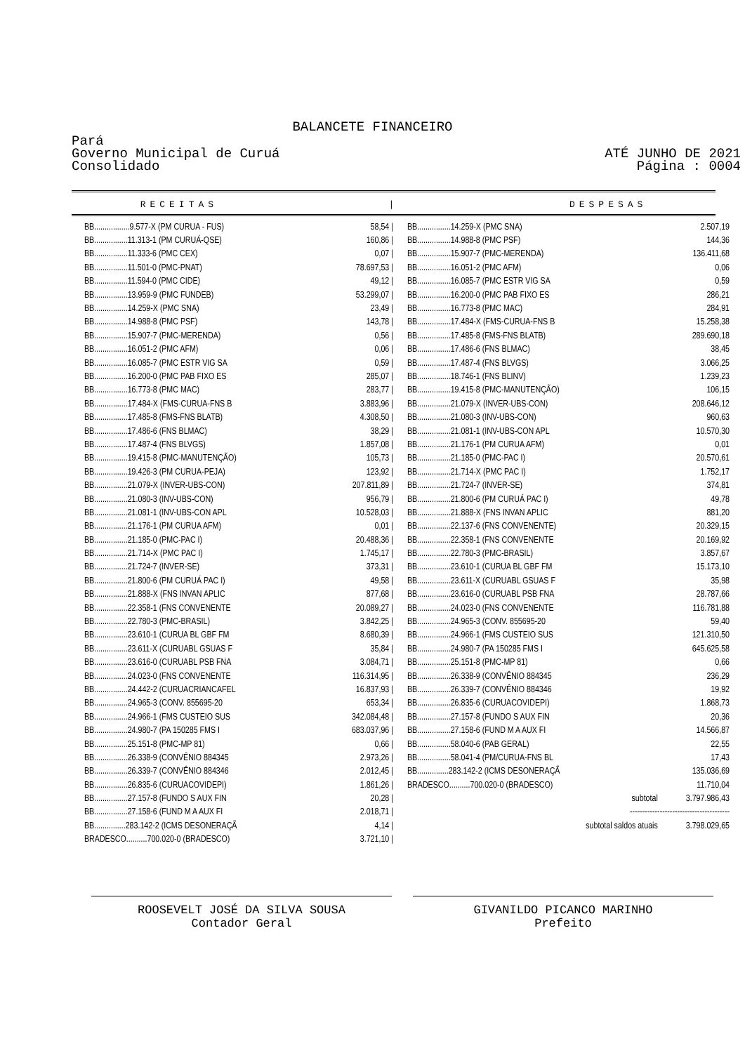BALANCETE FINANCEIRO
Pará
Governo Municipal de Curuá
Consolidado
ATÉ JUNHO DE 2021
Página : 0004
RECEITAS | DESPESAS
| BB.................9.577-X (PM CURUA - FUS) | 58,54 / |
| BB................11.313-1 (PM CURUÁ-QSE) | 160,86 / |
| BB................11.333-6 (PMC CEX) | 0,07 / |
| BB................11.501-0 (PMC-PNAT) | 78.697,53 / |
| BB................11.594-0 (PMC CIDE) | 49,12 / |
| BB................13.959-9 (PMC FUNDEB) | 53.299,07 / |
| BB................14.259-X (PMC SNA) | 23,49 / |
| BB................14.988-8 (PMC PSF) | 143,78 / |
| BB................15.907-7 (PMC-MERENDA) | 0,56 / |
| BB................16.051-2 (PMC AFM) | 0,06 / |
| BB................16.085-7 (PMC ESTR VIG SA | 0,59 / |
| BB................16.200-0 (PMC PAB FIXO ES | 285,07 / |
| BB................16.773-8 (PMC MAC) | 283,77 / |
| BB................17.484-X (FMS-CURUA-FNS B | 3.883,96 / |
| BB................17.485-8 (FMS-FNS BLATB) | 4.308,50 / |
| BB................17.486-6 (FNS BLMAC) | 38,29 / |
| BB................17.487-4 (FNS BLVGS) | 1.857,08 / |
| BB................19.415-8 (PMC-MANUTENÇÃO) | 105,73 / |
| BB................19.426-3 (PM CURUA-PEJA) | 123,92 / |
| BB................21.079-X (INVER-UBS-CON) | 207.811,89 / |
| BB................21.080-3 (INV-UBS-CON) | 956,79 / |
| BB................21.081-1 (INV-UBS-CON APL | 10.528,03 / |
| BB................21.176-1 (PM CURUA AFM) | 0,01 / |
| BB................21.185-0 (PMC-PAC I) | 20.488,36 / |
| BB................21.714-X (PMC PAC I) | 1.745,17 / |
| BB................21.724-7 (INVER-SE) | 373,31 / |
| BB................21.800-6 (PM CURUÁ PAC I) | 49,58 / |
| BB................21.888-X (FNS INVAN APLIC | 877,68 / |
| BB................22.358-1 (FNS CONVENENTE | 20.089,27 / |
| BB................22.780-3 (PMC-BRASIL) | 3.842,25 / |
| BB................23.610-1 (CURUA BL GBF FM | 8.680,39 / |
| BB................23.611-X (CURUABL GSUAS F | 35,84 / |
| BB................23.616-0 (CURUABL PSB FNA | 3.084,71 / |
| BB................24.023-0 (FNS CONVENENTE | 116.314,95 / |
| BB................24.442-2 (CURUACRIANCAFEL | 16.837,93 / |
| BB................24.965-3 (CONV. 855695-20 | 653,34 / |
| BB................24.966-1 (FMS CUSTEIO SUS | 342.084,48 / |
| BB................24.980-7 (PA 150285 FMS I | 683.037,96 / |
| BB................25.151-8 (PMC-MP 81) | 0,66 / |
| BB................26.338-9 (CONVÊNIO 884345 | 2.973,26 / |
| BB................26.339-7 (CONVÊNIO 884346 | 2.012,45 / |
| BB................26.835-6 (CURUACOVIDEPI) | 1.861,26 / |
| BB................27.157-8 (FUNDO S AUX FIN | 20,28 / |
| BB................27.158-6 (FUND M A AUX FI | 2.018,71 / |
| BB...............283.142-2 (ICMS DESONERAÇÃ | 4,14 / |
| BRADESCO..........700.020-0 (BRADESCO) | 3.721,10 / |
| BB................14.259-X (PMC SNA) | 2.507,19 |
| BB................14.988-8 (PMC PSF) | 144,36 |
| BB................15.907-7 (PMC-MERENDA) | 136.411,68 |
| BB................16.051-2 (PMC AFM) | 0,06 |
| BB................16.085-7 (PMC ESTR VIG SA | 0,59 |
| BB................16.200-0 (PMC PAB FIXO ES | 286,21 |
| BB................16.773-8 (PMC MAC) | 284,91 |
| BB................17.484-X (FMS-CURUA-FNS B | 15.258,38 |
| BB................17.485-8 (FMS-FNS BLATB) | 289.690,18 |
| BB................17.486-6 (FNS BLMAC) | 38,45 |
| BB................17.487-4 (FNS BLVGS) | 3.066,25 |
| BB................18.746-1 (FNS BLINV) | 1.239,23 |
| BB................19.415-8 (PMC-MANUTENÇÃO) | 106,15 |
| BB................21.079-X (INVER-UBS-CON) | 208.646,12 |
| BB................21.080-3 (INV-UBS-CON) | 960,63 |
| BB................21.081-1 (INV-UBS-CON APL | 10.570,30 |
| BB................21.176-1 (PM CURUA AFM) | 0,01 |
| BB................21.185-0 (PMC-PAC I) | 20.570,61 |
| BB................21.714-X (PMC PAC I) | 1.752,17 |
| BB................21.724-7 (INVER-SE) | 374,81 |
| BB................21.800-6 (PM CURUÁ PAC I) | 49,78 |
| BB................21.888-X (FNS INVAN APLIC | 881,20 |
| BB................22.137-6 (FNS CONVENENTE) | 20.329,15 |
| BB................22.358-1 (FNS CONVENENTE | 20.169,92 |
| BB................22.780-3 (PMC-BRASIL) | 3.857,67 |
| BB................23.610-1 (CURUA BL GBF FM | 15.173,10 |
| BB................23.611-X (CURUABL GSUAS F | 35,98 |
| BB................23.616-0 (CURUABL PSB FNA | 28.787,66 |
| BB................24.023-0 (FNS CONVENENTE | 116.781,88 |
| BB................24.965-3 (CONV. 855695-20 | 59,40 |
| BB................24.966-1 (FMS CUSTEIO SUS | 121.310,50 |
| BB................24.980-7 (PA 150285 FMS I | 645.625,58 |
| BB................25.151-8 (PMC-MP 81) | 0,66 |
| BB................26.338-9 (CONVÊNIO 884345 | 236,29 |
| BB................26.339-7 (CONVÊNIO 884346 | 19,92 |
| BB................26.835-6 (CURUACOVIDEPI) | 1.868,73 |
| BB................27.157-8 (FUNDO S AUX FIN | 20,36 |
| BB................27.158-6 (FUND M A AUX FI | 14.566,87 |
| BB................58.040-6 (PAB GERAL) | 22,55 |
| BB................58.041-4 (PM/CURUA-FNS BL | 17,43 |
| BB...............283.142-2 (ICMS DESONERAÇÃ | 135.036,69 |
| BRADESCO..........700.020-0 (BRADESCO) | 11.710,04 |
| subtotal | 3.797.986,43 |
| ---------------------------------------- | |
| subtotal saldos atuais | 3.798.029,65 |
ROOSEVELT JOSÉ DA SILVA SOUSA
Contador Geral
GIVANILDO PICANCO MARINHO
Prefeito